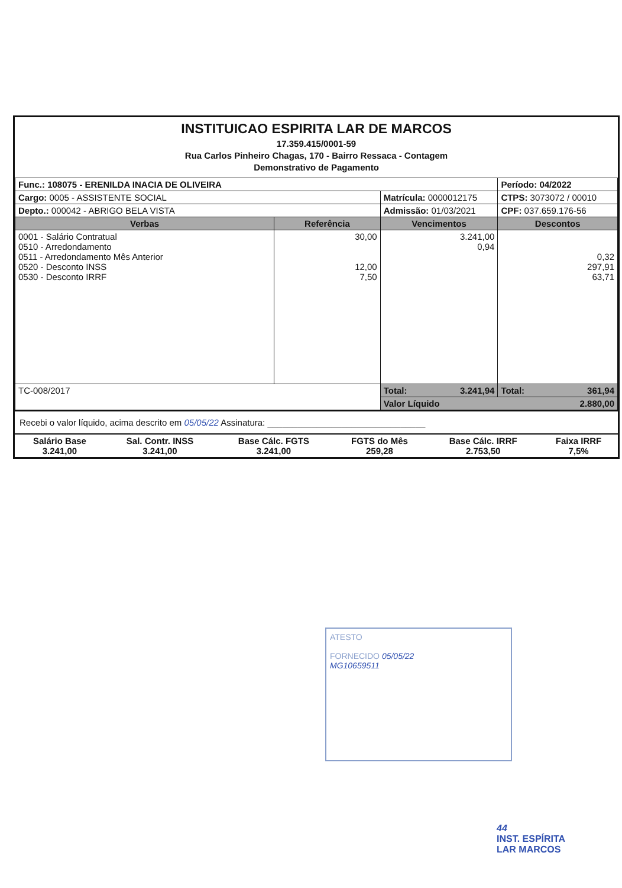INSTITUICAO ESPIRITA LAR DE MARCOS
17.359.415/0001-59
Rua Carlos Pinheiro Chagas, 170 - Bairro Ressaca - Contagem
Demonstrativo de Pagamento
| Func.: 108075 - ERENILDA INACIA DE OLIVEIRA | | | Período: 04/2022 |
| Cargo: 0005 - ASSISTENTE SOCIAL | | Matrícula: 0000012175 | CTPS: 3073072 / 00010 |
| Depto.: 000042 - ABRIGO BELA VISTA | | Admissão: 01/03/2021 | CPF: 037.659.176-56 |
| Verbas | Referência | Vencimentos | Descontos |
| 0001 - Salário Contratual 0510 - Arredondamento 0511 - Arredondamento Mês Anterior 0520 - Desconto INSS 0530 - Desconto IRRF | 30,00 12,00 7,50 | 3.241,00 0,94 | 0,32 297,91 63,71 |
| TC-008/2017 | | Total: 3.241,94 | Total: 361,94 |
| | | Valor Líquido 2.880,00 | |
Recebi o valor líquido, acima descrito em 05/05/22 Assinatura: ________________________________
| Salário Base 3.241,00 | Sal. Contr. INSS 3.241,00 | Base Cálc. FGTS 3.241,00 | FGTS do Mês 259,28 | Base Cálc. IRRF 2.753,50 | Faixa IRRF 7,5% |
ATESTO
FORNECIDO 05/05/22
MG10659511
44
INST. ESPÍRITA
LAR MARCOS